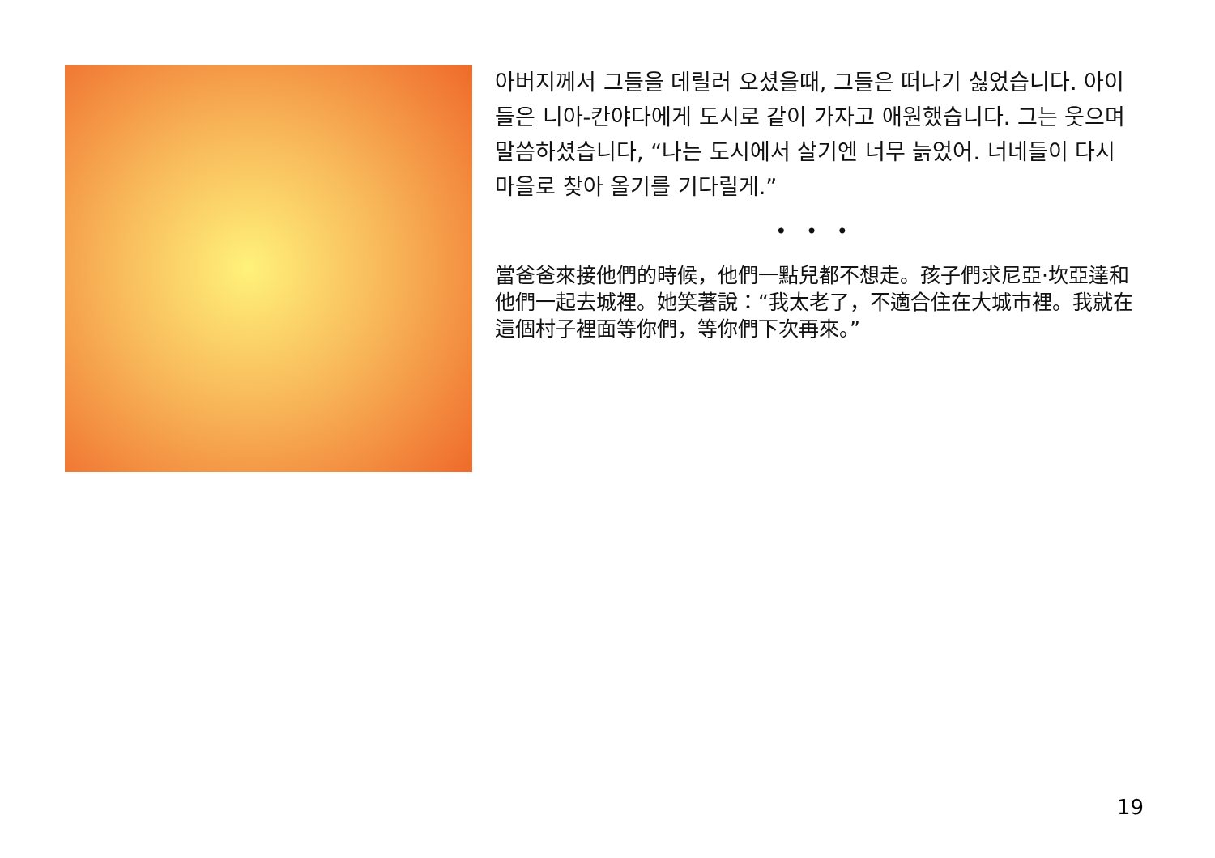아버지께서 그들을 데릴러 오셨을때, 그들은 떠나기 싫었습니다. 아이들은 니아-칸야다에게 도시로 같이 가자고 애원했습니다. 그는 웃으며 말씀하셨습니다, “나는 도시에서 살기엔 너무 늙었어. 너네들이 다시 마을로 찾아 올기를 기다릴게.”
• • •
當爸爸來接他們的時候，他們一點兒都不想走。孩子們求尼亞·坎亞達和他們一起去城裡。她笑著說：“我太老了，不適合住在大城市裡。我就在這個村子裡面等你們，等你們下次再來。”
19